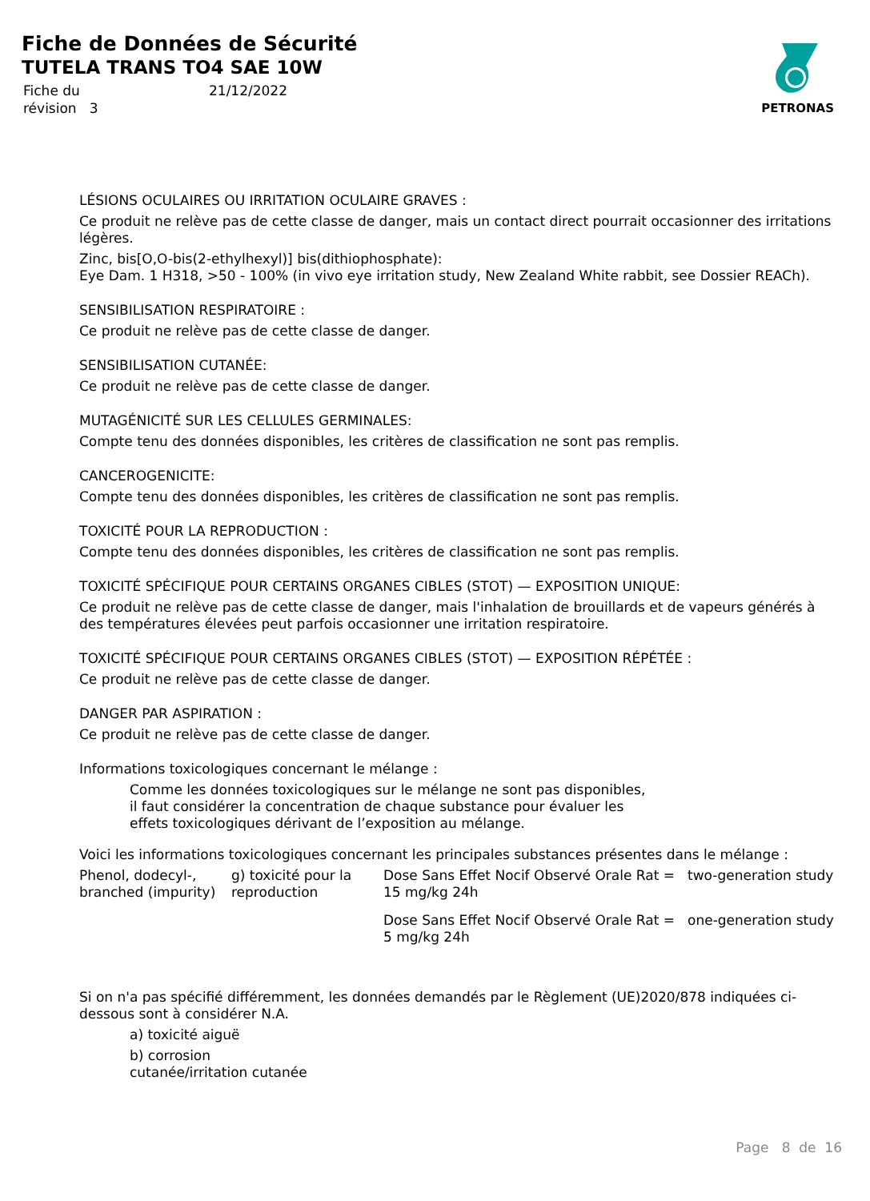Fiche de Données de Sécurité
TUTELA TRANS TO4 SAE 10W
| Fiche du | 21/12/2022 |
| révision 3 | |
PETRONAS
LÉSIONS OCULAIRES OU IRRITATION OCULAIRE GRAVES :
Ce produit ne relève pas de cette classe de danger, mais un contact direct pourrait occasionner des irritations légères.
Zinc, bis[O,O-bis(2-ethylhexyl)] bis(dithiophosphate):
Eye Dam. 1 H318, >50 - 100% (in vivo eye irritation study, New Zealand White rabbit, see Dossier REACh).
SENSIBILISATION RESPIRATOIRE :
Ce produit ne relève pas de cette classe de danger.
SENSIBILISATION CUTANÉE:
Ce produit ne relève pas de cette classe de danger.
MUTAGÉNICITÉ SUR LES CELLULES GERMINALES:
Compte tenu des données disponibles, les critères de classification ne sont pas remplis.
CANCEROGENICITE:
Compte tenu des données disponibles, les critères de classification ne sont pas remplis.
TOXICITÉ POUR LA REPRODUCTION :
Compte tenu des données disponibles, les critères de classification ne sont pas remplis.
TOXICITÉ SPÉCIFIQUE POUR CERTAINS ORGANES CIBLES (STOT) — EXPOSITION UNIQUE:
Ce produit ne relève pas de cette classe de danger, mais l'inhalation de brouillards et de vapeurs générés à des températures élevées peut parfois occasionner une irritation respiratoire.
TOXICITÉ SPÉCIFIQUE POUR CERTAINS ORGANES CIBLES (STOT) — EXPOSITION RÉPÉTÉE :
Ce produit ne relève pas de cette classe de danger.
DANGER PAR ASPIRATION :
Ce produit ne relève pas de cette classe de danger.
Informations toxicologiques concernant le mélange :
Comme les données toxicologiques sur le mélange ne sont pas disponibles, il faut considérer la concentration de chaque substance pour évaluer les effets toxicologiques dérivant de l’exposition au mélange.
Voici les informations toxicologiques concernant les principales substances présentes dans le mélange :
| Phenol, dodecyl-, branched (impurity) | g) toxicité pour la reproduction | Dose Sans Effet Nocif Observé Orale Rat = 15 mg/kg 24h | two-generation study |
| | | Dose Sans Effet Nocif Observé Orale Rat = 5 mg/kg 24h | one-generation study |
Si on n'a pas spécifié différemment, les données demandés par le Règlement (UE)2020/878 indiquées ci-dessous sont à considérer N.A.
a) toxicité aiguë
b) corrosion
cutanée/irritation cutanée
Page 8 de 16